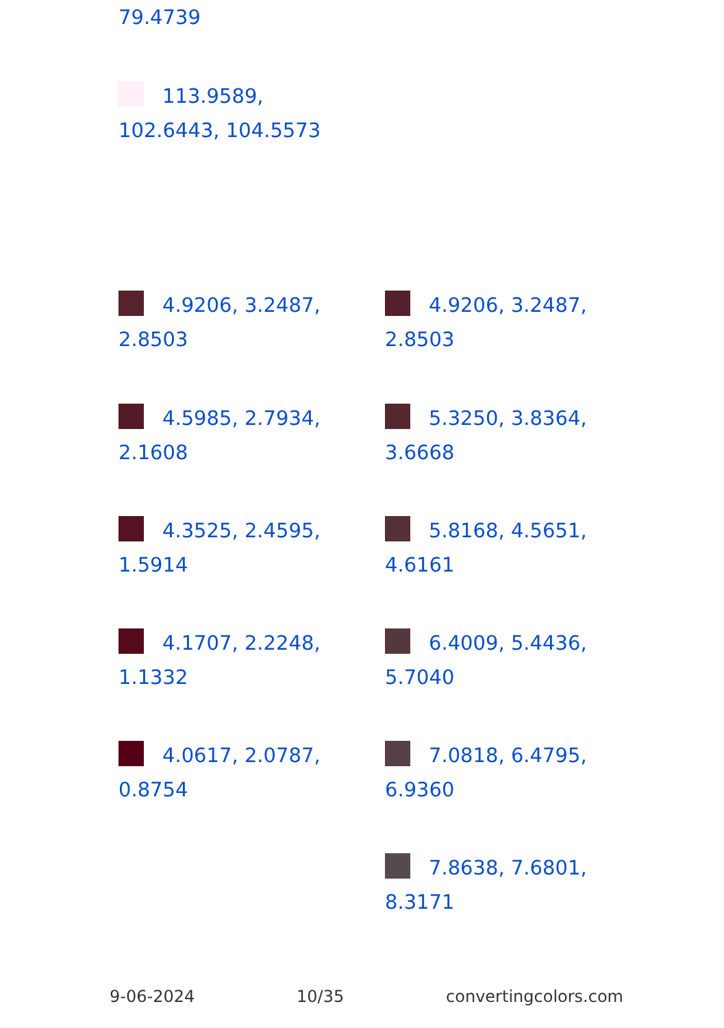79.4739
113.9589, 102.6443, 104.5573
4.9206, 3.2487, 2.8503
4.9206, 3.2487, 2.8503
4.5985, 2.7934, 2.1608
5.3250, 3.8364, 3.6668
4.3525, 2.4595, 1.5914
5.8168, 4.5651, 4.6161
4.1707, 2.2248, 1.1332
6.4009, 5.4436, 5.7040
4.0617, 2.0787, 0.8754
7.0818, 6.4795, 6.9360
7.8638, 7.6801, 8.3171
9-06-2024 10/35 convertingcolors.com